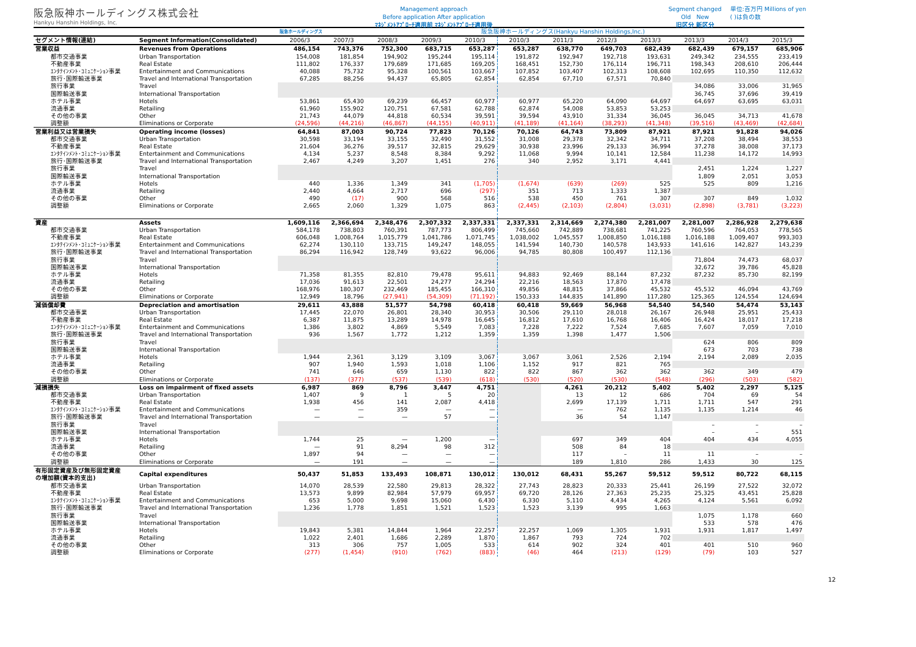阪急阪神ホールディングス株式会社
Hankyu Hanshin Holdings, Inc.
Management approach
Before application After application
ﾏﾈｼﾞﾒﾝﾄｱﾌﾟﾛｰﾁ適用前 ﾏﾈｼﾞﾒﾝﾄｱﾌﾟﾛｰﾁ適用後
Segment changed
Old New
旧区分 新区分
単位:百万円 Millions of yen
( )は負の数
| | | 阪急ホールディングス | 阪急阪神ホールディングス(Hankyu Hanshin Holdings,Inc.) | | | | | | | | | | |
| --- | --- | --- | --- | --- | --- | --- | --- | --- | --- | --- | --- | --- | --- |
| セグメント情報(連結) | Segment Information(Consolidated) | 2006/3 | 2007/3 | 2008/3 | 2009/3 | 2010/3 | 2010/3 | 2011/3 | 2012/3 | 2013/3 | 2013/3 | 2014/3 | 2015/3 |
| 営業収益 | Revenues from Operations | 486,154 | 743,376 | 752,300 | 683,715 | 653,287 | 653,287 | 638,770 | 649,703 | 682,439 | 682,439 | 679,157 | 685,906 |
| 都市交通事業 | Urban Transportation | 154,008 | 181,854 | 194,902 | 195,244 | 195,114 | 191,872 | 192,947 | 192,718 | 193,631 | 249,342 | 234,555 | 233,419 |
| 不動産事業 | Real Estate | 111,802 | 176,337 | 179,689 | 171,685 | 169,205 | 168,451 | 152,730 | 176,114 | 196,711 | 198,343 | 208,610 | 206,444 |
| ｴﾝﾀﾃｲﾝﾒﾝﾄ･ｺﾐｭﾆｹｰｼｮﾝ事業 | Entertainment and Communications | 40,088 | 75,732 | 95,328 | 100,561 | 103,667 | 107,852 | 103,407 | 102,313 | 108,608 | 102,695 | 110,350 | 112,632 |
| 旅行･国際輸送事業 | Travel and International Transportation | 67,285 | 88,256 | 94,437 | 65,805 | 62,854 | 62,854 | 67,710 | 67,571 | 70,840 | | | |
| 旅行事業 | Travel | | | | | | | | | | 34,086 | 33,006 | 31,965 |
| 国際輸送事業 | International Transportation | | | | | | | | | | 36,745 | 37,696 | 39,419 |
| ホテル事業 | Hotels | 53,861 | 65,430 | 69,239 | 66,457 | 60,977 | 60,977 | 65,220 | 64,090 | 64,697 | 64,697 | 63,695 | 63,031 |
| 流通事業 | Retailing | 61,960 | 155,902 | 120,751 | 67,581 | 62,788 | 62,874 | 54,008 | 53,853 | 53,253 | | | |
| その他の事業 | Other | 21,743 | 44,079 | 44,818 | 60,534 | 39,591 | 39,594 | 43,910 | 31,334 | 36,045 | 36,045 | 34,713 | 41,678 |
| 調整額 | Eliminations or Corporate | (24,596) | (44,216) | (46,867) | (44,155) | (40,911) | (41,189) | (41,164) | (38,293) | (41,348) | (39,516) | (43,469) | (42,684) |
| 営業利益又は営業損失 | Operating income (losses) | 64,841 | 87,003 | 90,724 | 77,823 | 70,126 | 70,126 | 64,743 | 73,809 | 87,921 | 87,921 | 91,828 | 94,026 |
| 都市交通事業 | Urban Transportation | 30,598 | 33,194 | 33,155 | 32,490 | 31,552 | 31,008 | 29,378 | 32,342 | 34,711 | 37,208 | 38,494 | 38,553 |
| 不動産事業 | Real Estate | 21,604 | 36,276 | 39,517 | 32,815 | 29,629 | 30,938 | 23,996 | 29,133 | 36,994 | 37,278 | 38,008 | 37,173 |
| ｴﾝﾀﾃｲﾝﾒﾝﾄ･ｺﾐｭﾆｹｰｼｮﾝ事業 | Entertainment and Communications | 4,134 | 5,237 | 8,548 | 8,384 | 9,292 | 11,068 | 9,994 | 10,141 | 12,584 | 11,238 | 14,172 | 14,993 |
| 旅行･国際輸送事業 | Travel and International Transportation | 2,467 | 4,249 | 3,207 | 1,451 | 276 | 340 | 2,952 | 3,171 | 4,441 | | | |
| 旅行事業 | Travel | | | | | | | | | | 2,451 | 1,224 | 1,227 |
| 国際輸送事業 | International Transportation | | | | | | | | | | 1,809 | 2,051 | 3,053 |
| ホテル事業 | Hotels | 440 | 1,336 | 1,349 | 341 | (1,705) | (1,674) | (639) | (269) | 525 | 525 | 809 | 1,216 |
| 流通事業 | Retailing | 2,440 | 4,664 | 2,717 | 696 | (297) | 351 | 713 | 1,333 | 1,387 | | | |
| その他の事業 | Other | 490 | (17) | 900 | 568 | 516 | 538 | 450 | 761 | 307 | 307 | 849 | 1,032 |
| 調整額 | Eliminations or Corporate | 2,665 | 2,060 | 1,329 | 1,075 | 863 | (2,445) | (2,103) | (2,804) | (3,031) | (2,898) | (3,781) | (3,223) |
| 資産 | Assets | 1,609,116 | 2,366,694 | 2,348,476 | 2,307,332 | 2,337,331 | 2,337,331 | 2,314,669 | 2,274,380 | 2,281,007 | 2,281,007 | 2,286,928 | 2,279,638 |
| 都市交通事業 | Urban Transportation | 584,178 | 738,803 | 760,391 | 787,773 | 806,499 | 745,660 | 742,889 | 738,681 | 741,225 | 760,596 | 764,053 | 778,565 |
| 不動産事業 | Real Estate | 606,048 | 1,008,764 | 1,015,779 | 1,041,786 | 1,071,745 | 1,038,002 | 1,045,557 | 1,008,850 | 1,016,188 | 1,016,188 | 1,009,407 | 993,303 |
| ｴﾝﾀﾃｲﾝﾒﾝﾄ･ｺﾐｭﾆｹｰｼｮﾝ事業 | Entertainment and Communications | 62,274 | 130,110 | 133,715 | 149,247 | 148,055 | 141,594 | 140,730 | 140,578 | 143,933 | 141,616 | 142,827 | 143,239 |
| 旅行･国際輸送事業 | Travel and International Transportation | 86,294 | 116,942 | 128,749 | 93,622 | 96,006 | 94,785 | 80,808 | 100,497 | 112,136 | | | |
| 旅行事業 | Travel | | | | | | | | | | 71,804 | 74,473 | 68,037 |
| 国際輸送事業 | International Transportation | | | | | | | | | | 32,672 | 39,786 | 45,828 |
| ホテル事業 | Hotels | 71,358 | 81,355 | 82,810 | 79,478 | 95,611 | 94,883 | 92,469 | 88,144 | 87,232 | 87,232 | 85,730 | 82,199 |
| 流通事業 | Retailing | 17,036 | 91,613 | 22,501 | 24,277 | 24,294 | 22,216 | 18,563 | 17,870 | 17,478 | | | |
| その他の事業 | Other | 168,976 | 180,307 | 232,469 | 185,455 | 166,310 | 49,856 | 48,815 | 37,866 | 45,532 | 45,532 | 46,094 | 43,769 |
| 調整額 | Eliminations or Corporate | 12,949 | 18,796 | (27,941) | (54,309) | (71,192) | 150,333 | 144,835 | 141,890 | 117,280 | 125,365 | 124,554 | 124,694 |
| 減価償却費 | Depreciation and amortisation | 29,611 | 43,888 | 51,577 | 54,798 | 60,418 | 60,418 | 59,669 | 56,968 | 54,540 | 54,540 | 54,474 | 53,143 |
| 都市交通事業 | Urban Transportation | 17,445 | 22,070 | 26,801 | 28,340 | 30,953 | 30,506 | 29,110 | 28,018 | 26,167 | 26,948 | 25,951 | 25,433 |
| 不動産事業 | Real Estate | 6,387 | 11,875 | 13,289 | 14,978 | 16,645 | 16,812 | 17,610 | 16,768 | 16,406 | 16,424 | 18,017 | 17,218 |
| ｴﾝﾀﾃｲﾝﾒﾝﾄ･ｺﾐｭﾆｹｰｼｮﾝ事業 | Entertainment and Communications | 1,386 | 3,802 | 4,869 | 5,549 | 7,083 | 7,228 | 7,222 | 7,524 | 7,685 | 7,607 | 7,059 | 7,010 |
| 旅行･国際輸送事業 | Travel and International Transportation | 936 | 1,567 | 1,772 | 1,212 | 1,359 | 1,359 | 1,398 | 1,477 | 1,506 | | | |
| 旅行事業 | Travel | | | | | | | | | | 624 | 806 | 809 |
| 国際輸送事業 | International Transportation | | | | | | | | | | 673 | 703 | 738 |
| ホテル事業 | Hotels | 1,944 | 2,361 | 3,129 | 3,109 | 3,067 | 3,067 | 3,061 | 2,526 | 2,194 | 2,194 | 2,089 | 2,035 |
| 流通事業 | Retailing | 907 | 1,940 | 1,593 | 1,018 | 1,106 | 1,152 | 917 | 821 | 765 | | | |
| その他の事業 | Other | 741 | 646 | 659 | 1,130 | 822 | 822 | 867 | 362 | 362 | 362 | 349 | 479 |
| 調整額 | Eliminations or Corporate | (137) | (377) | (537) | (539) | (618) | (530) | (520) | (530) | (548) | (296) | (503) | (582) |
| 減損損失 | Loss on impairment of fixed assets | 6,987 | 869 | 8,796 | 3,447 | 4,751 | | 4,261 | 20,212 | 5,402 | 5,402 | 2,297 | 5,125 |
| 都市交通事業 | Urban Transportation | 1,407 | 9 | 1 | 5 | 20 | | 13 | 12 | 686 | 704 | 69 | 54 |
| 不動産事業 | Real Estate | 1,938 | 456 | 141 | 2,087 | 4,418 | | 2,699 | 17,139 | 1,711 | 1,711 | 547 | 291 |
| ｴﾝﾀﾃｲﾝﾒﾝﾄ･ｺﾐｭﾆｹｰｼｮﾝ事業 | Entertainment and Communications | — | — | 359 | — | — | | — | 762 | 1,135 | 1,135 | 1,214 | 46 |
| 旅行･国際輸送事業 | Travel and International Transportation | — | — | — | 57 | — | | 36 | 54 | 1,147 | | | |
| 旅行事業 | Travel | | | | | | | | | | – | – | – |
| 国際輸送事業 | International Transportation | | | | | | | | | | – | – | 551 |
| ホテル事業 | Hotels | 1,744 | 25 | — | 1,200 | — | | 697 | 349 | 404 | 404 | 434 | 4,055 |
| 流通事業 | Retailing | — | 91 | 8,294 | 98 | 312 | | 508 | 84 | 18 | | | |
| その他の事業 | Other | 1,897 | 94 | — | — | — | | 117 | – | 11 | 11 | – | – |
| 調整額 | Eliminations or Corporate | — | 191 | — | — | — | | 189 | 1,810 | 286 | 1,433 | 30 | 125 |
| 有形固定資産及び無形固定資産 の増加額(資本的支出) | Capital expenditures | 50,437 | 51,853 | 133,493 | 108,871 | 130,012 | 130,012 | 68,431 | 55,267 | 59,512 | 59,512 | 80,722 | 68,115 |
| 都市交通事業 | Urban Transportation | 14,070 | 28,539 | 22,580 | 29,813 | 28,322 | 27,743 | 28,823 | 20,333 | 25,441 | 26,199 | 27,522 | 32,072 |
| 不動産事業 | Real Estate | 13,573 | 9,899 | 82,984 | 57,979 | 69,957 | 69,720 | 28,126 | 27,363 | 25,235 | 25,325 | 43,451 | 25,828 |
| ｴﾝﾀﾃｲﾝﾒﾝﾄ･ｺﾐｭﾆｹｰｼｮﾝ事業 | Entertainment and Communications | 653 | 5,000 | 9,698 | 15,060 | 6,430 | 6,330 | 5,110 | 4,434 | 4,265 | 4,124 | 5,561 | 6,092 |
| 旅行･国際輸送事業 | Travel and International Transportation | 1,236 | 1,778 | 1,851 | 1,521 | 1,523 | 1,523 | 3,139 | 995 | 1,663 | | | |
| 旅行事業 | Travel | | | | | | | | | | 1,075 | 1,178 | 660 |
| 国際輸送事業 | International Transportation | | | | | | | | | | 533 | 578 | 476 |
| ホテル事業 | Hotels | 19,843 | 5,381 | 14,844 | 1,964 | 22,257 | 22,257 | 1,069 | 1,305 | 1,931 | 1,931 | 1,817 | 1,497 |
| 流通事業 | Retailing | 1,022 | 2,401 | 1,686 | 2,289 | 1,870 | 1,867 | 793 | 724 | 702 | | | |
| その他の事業 | Other | 313 | 306 | 757 | 1,005 | 533 | 614 | 902 | 324 | 401 | 401 | 510 | 960 |
| 調整額 | Eliminations or Corporate | (277) | (1,454) | (910) | (762) | (883) | (46) | 464 | (213) | (129) | (79) | 103 | 527 |
12